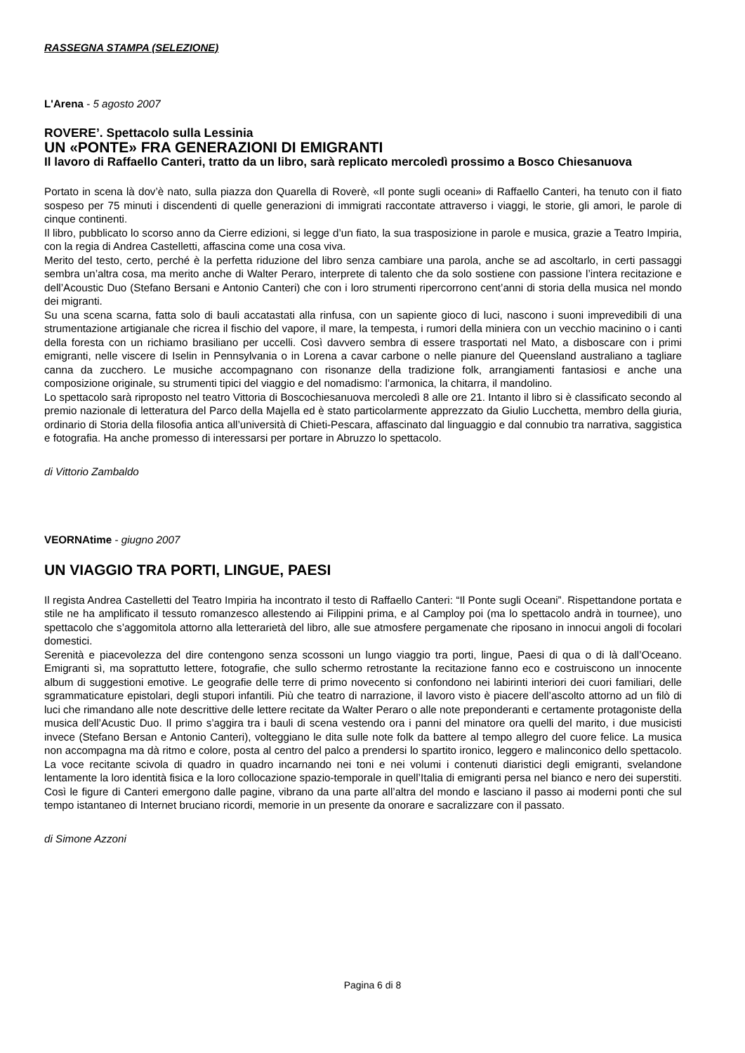RASSEGNA STAMPA (SELEZIONE)
L'Arena - 5 agosto 2007
ROVERE’. Spettacolo sulla Lessinia
UN «PONTE» FRA GENERAZIONI DI EMIGRANTI
Il lavoro di Raffaello Canteri, tratto da un libro, sarà replicato mercoledì prossimo a Bosco Chiesanuova
Portato in scena là dov’è nato, sulla piazza don Quarella di Roverè, «Il ponte sugli oceani» di Raffaello Canteri, ha tenuto con il fiato sospeso per 75 minuti i discendenti di quelle generazioni di immigrati raccontate attraverso i viaggi, le storie, gli amori, le parole di cinque continenti.
Il libro, pubblicato lo scorso anno da Cierre edizioni, si legge d’un fiato, la sua trasposizione in parole e musica, grazie a Teatro Impiria, con la regia di Andrea Castelletti, affascina come una cosa viva.
Merito del testo, certo, perché è la perfetta riduzione del libro senza cambiare una parola, anche se ad ascoltarlo, in certi passaggi sembra un’altra cosa, ma merito anche di Walter Peraro, interprete di talento che da solo sostiene con passione l’intera recitazione e dell’Acoustic Duo (Stefano Bersani e Antonio Canteri) che con i loro strumenti ripercorrono cent’anni di storia della musica nel mondo dei migranti.
Su una scena scarna, fatta solo di bauli accatastati alla rinfusa, con un sapiente gioco di luci, nascono i suoni imprevedibili di una strumentazione artigianale che ricrea il fischio del vapore, il mare, la tempesta, i rumori della miniera con un vecchio macinino o i canti della foresta con un richiamo brasiliano per uccelli. Così davvero sembra di essere trasportati nel Mato, a disboscare con i primi emigranti, nelle viscere di Iselin in Pennsylvania o in Lorena a cavar carbone o nelle pianure del Queensland australiano a tagliare canna da zucchero. Le musiche accompagnano con risonanze della tradizione folk, arrangiamenti fantasiosi e anche una composizione originale, su strumenti tipici del viaggio e del nomadismo: l’armonica, la chitarra, il mandolino.
Lo spettacolo sarà riproposto nel teatro Vittoria di Boscochiesanuova mercoledì 8 alle ore 21. Intanto il libro si è classificato secondo al premio nazionale di letteratura del Parco della Majella ed è stato particolarmente apprezzato da Giulio Lucchetta, membro della giuria, ordinario di Storia della filosofia antica all’università di Chieti-Pescara, affascinato dal linguaggio e dal connubio tra narrativa, saggistica e fotografia. Ha anche promesso di interessarsi per portare in Abruzzo lo spettacolo.
di Vittorio Zambaldo
VEORNAtime - giugno 2007
UN VIAGGIO TRA PORTI, LINGUE, PAESI
Il regista Andrea Castelletti del Teatro Impiria ha incontrato il testo di Raffaello Canteri: “Il Ponte sugli Oceani”. Rispettandone portata e stile ne ha amplificato il tessuto romanzesco allestendo ai Filippini prima, e al Camploy poi (ma lo spettacolo andrà in tournee), uno spettacolo che s’aggomitola attorno alla letterarietà del libro, alle sue atmosfere pergamenate che riposano in innocui angoli di focolari domestici.
Serenità e piacevolezza del dire contengono senza scossoni un lungo viaggio tra porti, lingue, Paesi di qua o di là dall’Oceano. Emigranti sì, ma soprattutto lettere, fotografie, che sullo schermo retrostante la recitazione fanno eco e costruiscono un innocente album di suggestioni emotive. Le geografie delle terre di primo novecento si confondono nei labirinti interiori dei cuori familiari, delle sgrammaticature epistolari, degli stupori infantili. Più che teatro di narrazione, il lavoro visto è piacere dell’ascolto attorno ad un filò di luci che rimandano alle note descrittive delle lettere recitate da Walter Peraro o alle note preponderanti e certamente protagoniste della musica dell’Acustic Duo. Il primo s’aggira tra i bauli di scena vestendo ora i panni del minatore ora quelli del marito, i due musicisti invece (Stefano Bersan e Antonio Canteri), volteggiano le dita sulle note folk da battere al tempo allegro del cuore felice. La musica non accompagna ma dà ritmo e colore, posta al centro del palco a prendersi lo spartito ironico, leggero e malinconico dello spettacolo. La voce recitante scivola di quadro in quadro incarnando nei toni e nei volumi i contenuti diaristici degli emigranti, svelandone lentamente la loro identità fisica e la loro collocazione spazio-temporale in quell’Italia di emigranti persa nel bianco e nero dei superstiti. Così le figure di Canteri emergono dalle pagine, vibrano da una parte all’altra del mondo e lasciano il passo ai moderni ponti che sul tempo istantaneo di Internet bruciano ricordi, memorie in un presente da onorare e sacralizzare con il passato.
di Simone Azzoni
Pagina 6 di 8